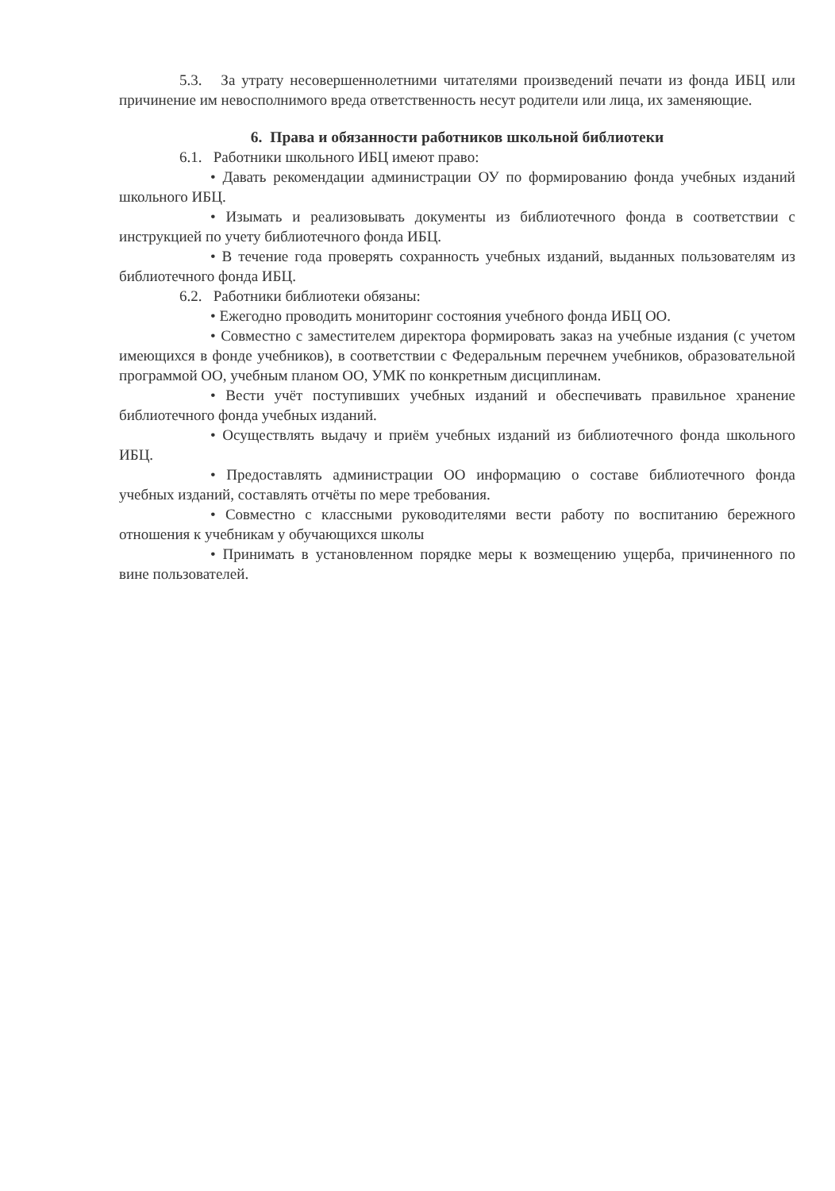5.3. За утрату несовершеннолетними читателями произведений печати из фонда ИБЦ или причинение им невосполнимого вреда ответственность несут родители или лица, их заменяющие.
6. Права и обязанности работников школьной библиотеки
6.1. Работники школьного ИБЦ имеют право:
• Давать рекомендации администрации ОУ по формированию фонда учебных изданий школьного ИБЦ.
• Изымать и реализовывать документы из библиотечного фонда в соответствии с инструкцией по учету библиотечного фонда ИБЦ.
• В течение года проверять сохранность учебных изданий, выданных пользователям из библиотечного фонда ИБЦ.
6.2. Работники библиотеки обязаны:
• Ежегодно проводить мониторинг состояния учебного фонда ИБЦ ОО.
• Совместно с заместителем директора формировать заказ на учебные издания (с учетом имеющихся в фонде учебников), в соответствии с Федеральным перечнем учебников, образовательной программой ОО, учебным планом ОО, УМК по конкретным дисциплинам.
• Вести учёт поступивших учебных изданий и обеспечивать правильное хранение библиотечного фонда учебных изданий.
• Осуществлять выдачу и приём учебных изданий из библиотечного фонда школьного ИБЦ.
• Предоставлять администрации ОО информацию о составе библиотечного фонда учебных изданий, составлять отчёты по мере требования.
• Совместно с классными руководителями вести работу по воспитанию бережного отношения к учебникам у обучающихся школы
• Принимать в установленном порядке меры к возмещению ущерба, причиненного по вине пользователей.